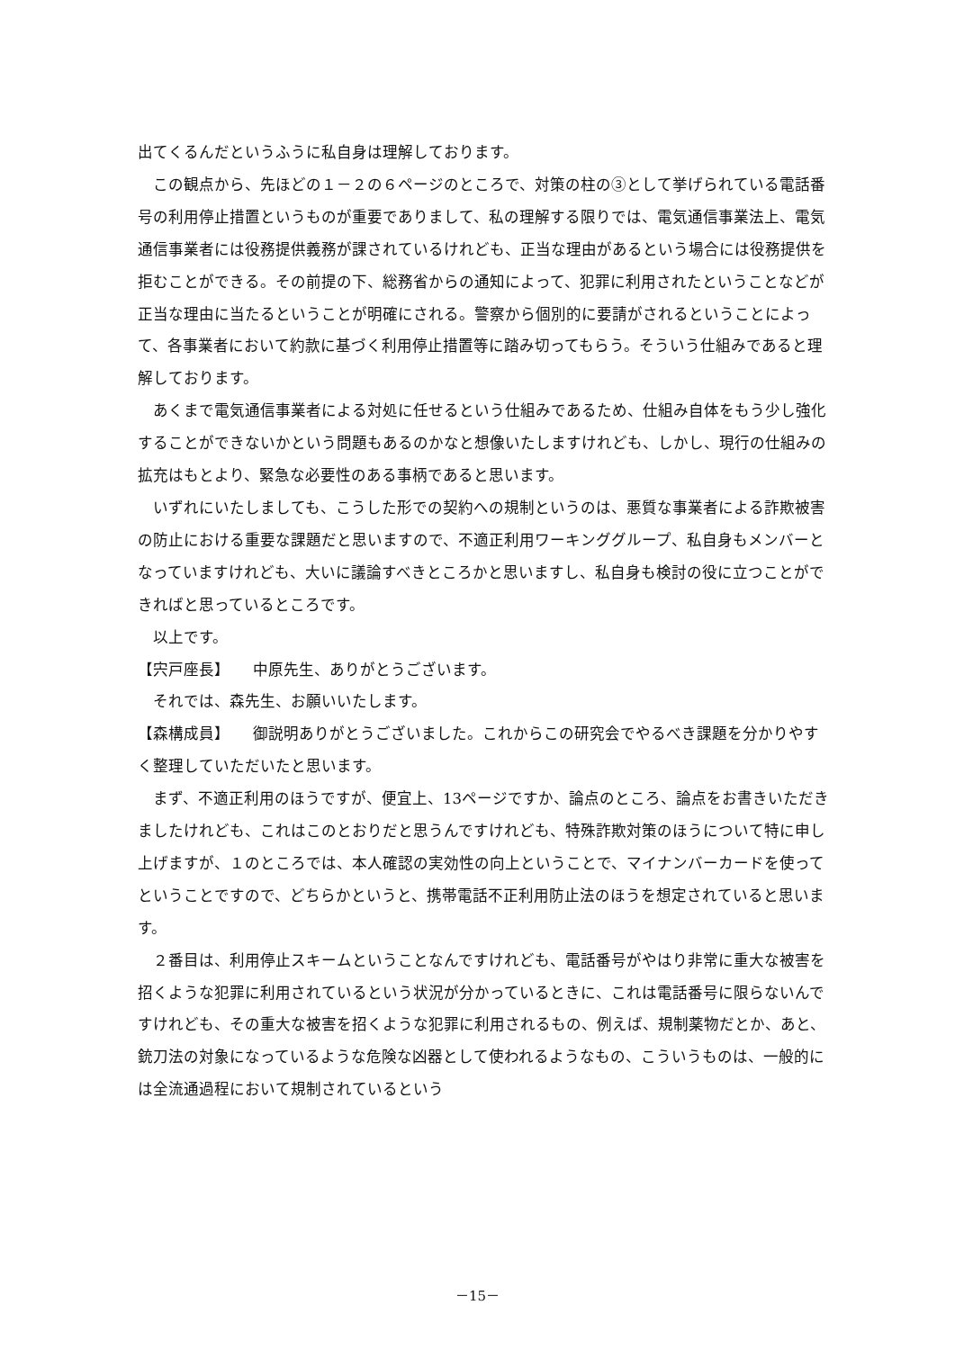出てくるんだというふうに私自身は理解しております。
　この観点から、先ほどの１－２の６ページのところで、対策の柱の③として挙げられている電話番号の利用停止措置というものが重要でありまして、私の理解する限りでは、電気通信事業法上、電気通信事業者には役務提供義務が課されているけれども、正当な理由があるという場合には役務提供を拒むことができる。その前提の下、総務省からの通知によって、犯罪に利用されたということなどが正当な理由に当たるということが明確にされる。警察から個別的に要請がされるということによって、各事業者において約款に基づく利用停止措置等に踏み切ってもらう。そういう仕組みであると理解しております。
　あくまで電気通信事業者による対処に任せるという仕組みであるため、仕組み自体をもう少し強化することができないかという問題もあるのかなと想像いたしますけれども、しかし、現行の仕組みの拡充はもとより、緊急な必要性のある事柄であると思います。
　いずれにいたしましても、こうした形での契約への規制というのは、悪質な事業者による詐欺被害の防止における重要な課題だと思いますので、不適正利用ワーキンググループ、私自身もメンバーとなっていますけれども、大いに議論すべきところかと思いますし、私自身も検討の役に立つことができればと思っているところです。
　以上です。
【宍戸座長】　　中原先生、ありがとうございます。
　それでは、森先生、お願いいたします。
【森構成員】　　御説明ありがとうございました。これからこの研究会でやるべき課題を分かりやすく整理していただいたと思います。
　まず、不適正利用のほうですが、便宜上、13ページですか、論点のところ、論点をお書きいただきましたけれども、これはこのとおりだと思うんですけれども、特殊詐欺対策のほうについて特に申し上げますが、１のところでは、本人確認の実効性の向上ということで、マイナンバーカードを使ってということですので、どちらかというと、携帯電話不正利用防止法のほうを想定されていると思います。
　２番目は、利用停止スキームということなんですけれども、電話番号がやはり非常に重大な被害を招くような犯罪に利用されているという状況が分かっているときに、これは電話番号に限らないんですけれども、その重大な被害を招くような犯罪に利用されるもの、例えば、規制薬物だとか、あと、銃刀法の対象になっているような危険な凶器として使われるようなもの、こういうものは、一般的には全流通過程において規制されているという
－15－